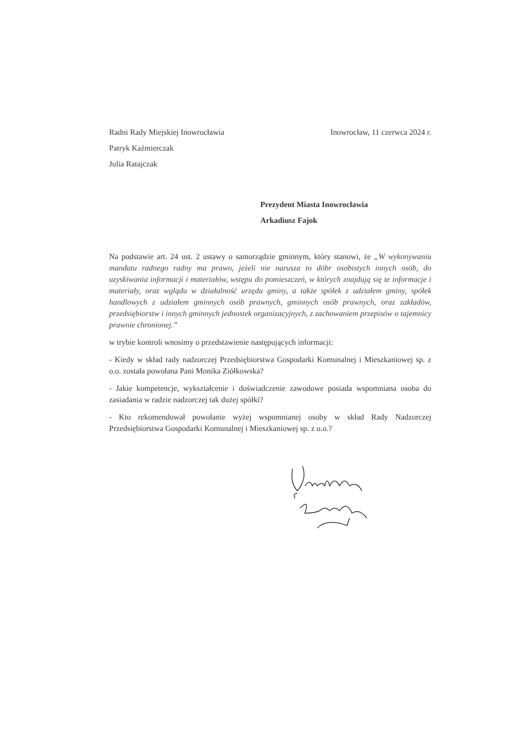Radni Rady Miejskiej Inowrocławia
Patryk Kaźmierczak
Julia Ratajczak
Inowrocław, 11 czerwca 2024 r.
Prezydent Miasta Inowrocławia
Arkadiusz Fajok
Na podstawie art. 24 ust. 2 ustawy o samorządzie gminnym, który stanowi, że „W wykonywaniu mandatu radnego radny ma prawo, jeżeli nie narusza to dóbr osobistych innych osób, do uzyskiwania informacji i materiałów, wstępu do pomieszczeń, w których znajdują się te informacje i materiały, oraz wglądu w działalność urzędu gminy, a także spółek z udziałem gminy, spółek handlowych z udziałem gminnych osób prawnych, gminnych osób prawnych, oraz zakładów, przedsiębiorstw i innych gminnych jednostek organizacyjnych, z zachowaniem przepisów o tajemnicy prawnie chronionej.”
w trybie kontroli wnosimy o przedstawienie następujących informacji:
- Kiedy w skład rady nadzorczej Przedsiębiorstwa Gospodarki Komunalnej i Mieszkaniowej sp. z o.o. została powołana Pani Monika Ziółkowska?
- Jakie kompetencje, wykształcenie i doświadczenie zawodowe posiada wspomniana osoba do zasiadania w radzie nadzorczej tak dużej spółki?
- Kto rekomendował powołanie wyżej wspomnianej osoby w skład Rady Nadzorczej Przedsiębiorstwa Gospodarki Komunalnej i Mieszkaniowej sp. z o.o.?